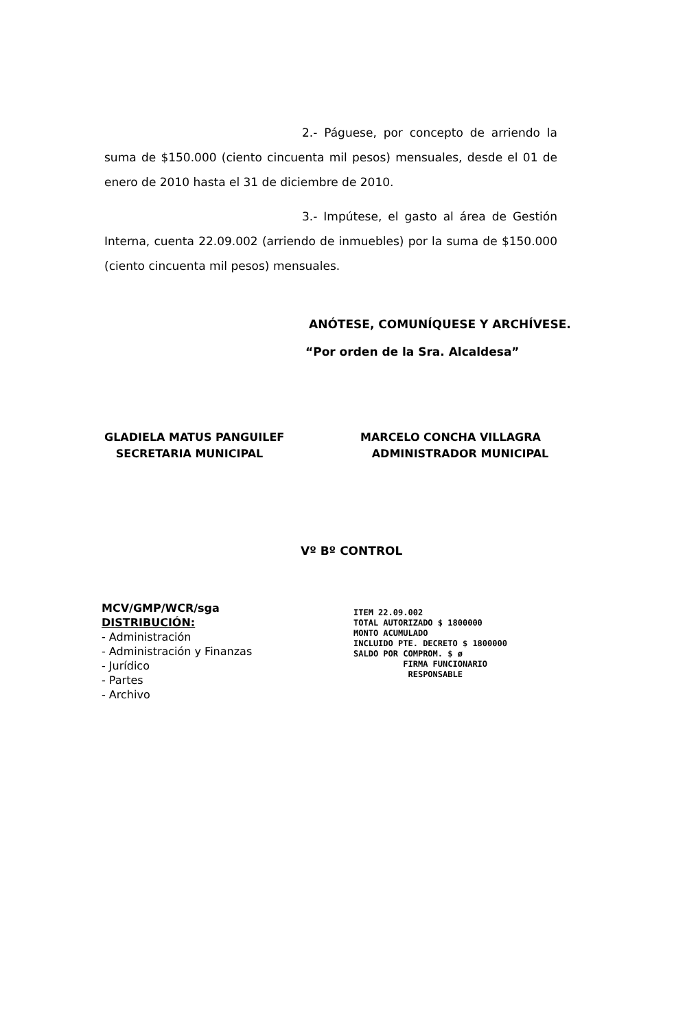2.- Páguese, por concepto de arriendo la suma de $150.000 (ciento cincuenta mil pesos) mensuales, desde el 01 de enero de 2010 hasta el 31 de diciembre de 2010.
3.- Impútese, el gasto al área de Gestión Interna, cuenta 22.09.002 (arriendo de inmuebles) por la suma de $150.000 (ciento cincuenta mil pesos) mensuales.
ANÓTESE, COMUNÍQUESE Y ARCHÍVESE.
“Por orden de la Sra. Alcaldesa”
GLADIELA MATUS PANGUILEF
SECRETARIA MUNICIPAL
MARCELO CONCHA VILLAGRA
ADMINISTRADOR MUNICIPAL
Vº Bº CONTROL
MCV/GMP/WCR/sga
DISTRIBUCIÓN:
- Administración
- Administración y Finanzas
- Jurídico
- Partes
- Archivo
ITEM 22.09.002
TOTAL AUTORIZADO $ 1800000
MONTO ACUMULADO
INCLUIDO PTE. DECRETO $ 1800000
SALDO POR COMPROM. $ ø
FIRMA FUNCIONARIO
RESPONSABLE